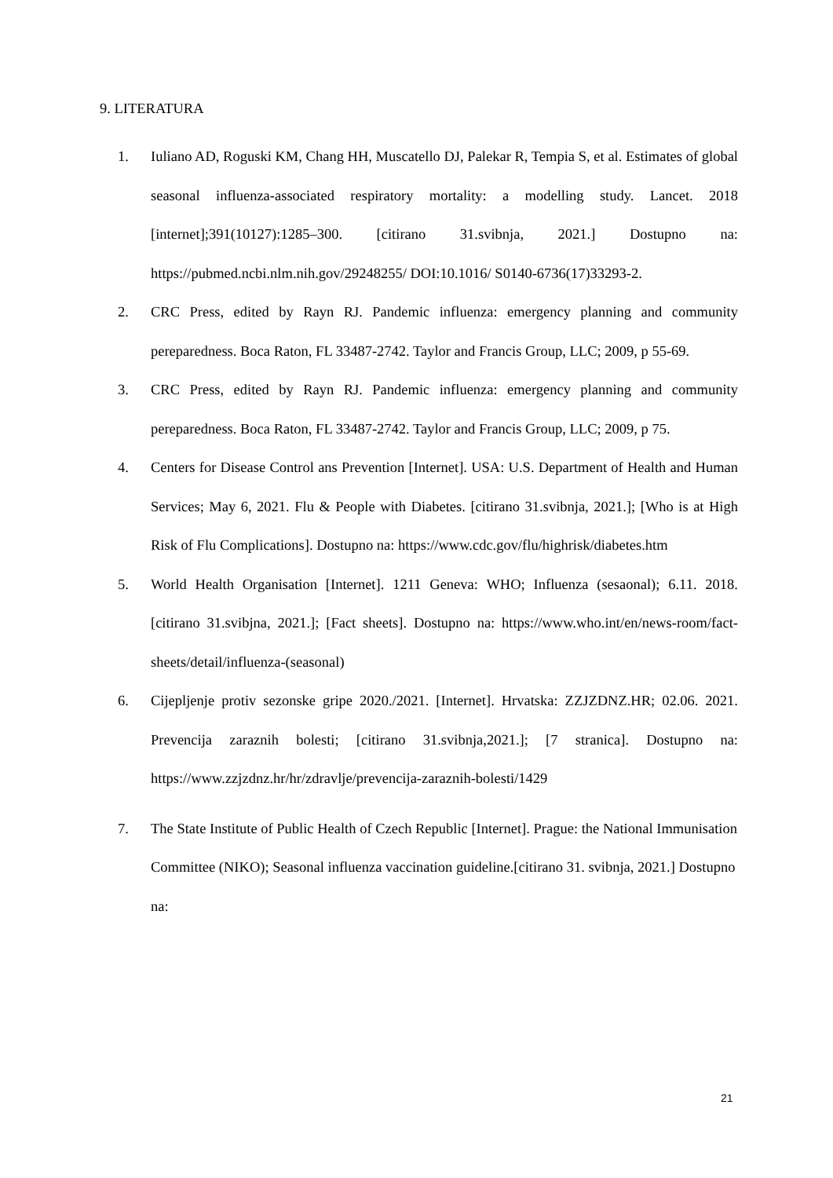9. LITERATURA
1. Iuliano AD, Roguski KM, Chang HH, Muscatello DJ, Palekar R, Tempia S, et al. Estimates of global seasonal influenza-associated respiratory mortality: a modelling study. Lancet. 2018 [internet];391(10127):1285–300. [citirano 31.svibnja, 2021.] Dostupno na: https://pubmed.ncbi.nlm.nih.gov/29248255/ DOI:10.1016/ S0140-6736(17)33293-2.
2. CRC Press, edited by Rayn RJ. Pandemic influenza: emergency planning and community pereparedness. Boca Raton, FL 33487-2742. Taylor and Francis Group, LLC; 2009, p 55-69.
3. CRC Press, edited by Rayn RJ. Pandemic influenza: emergency planning and community pereparedness. Boca Raton, FL 33487-2742. Taylor and Francis Group, LLC; 2009, p 75.
4. Centers for Disease Control ans Prevention [Internet]. USA: U.S. Department of Health and Human Services; May 6, 2021. Flu & People with Diabetes. [citirano 31.svibnja, 2021.]; [Who is at High Risk of Flu Complications]. Dostupno na: https://www.cdc.gov/flu/highrisk/diabetes.htm
5. World Health Organisation [Internet]. 1211 Geneva: WHO; Influenza (sesaonal); 6.11. 2018. [citirano 31.svibjna, 2021.]; [Fact sheets]. Dostupno na: https://www.who.int/en/news-room/fact-sheets/detail/influenza-(seasonal)
6. Cijepljenje protiv sezonske gripe 2020./2021. [Internet]. Hrvatska: ZZJZDNZ.HR; 02.06. 2021. Prevencija zaraznih bolesti; [citirano 31.svibnja,2021.]; [7 stranica]. Dostupno na: https://www.zzjzdnz.hr/hr/zdravlje/prevencija-zaraznih-bolesti/1429
7. The State Institute of Public Health of Czech Republic [Internet]. Prague: the National Immunisation Committee (NIKO); Seasonal influenza vaccination guideline.[citirano 31. svibnja, 2021.] Dostupno na:
21